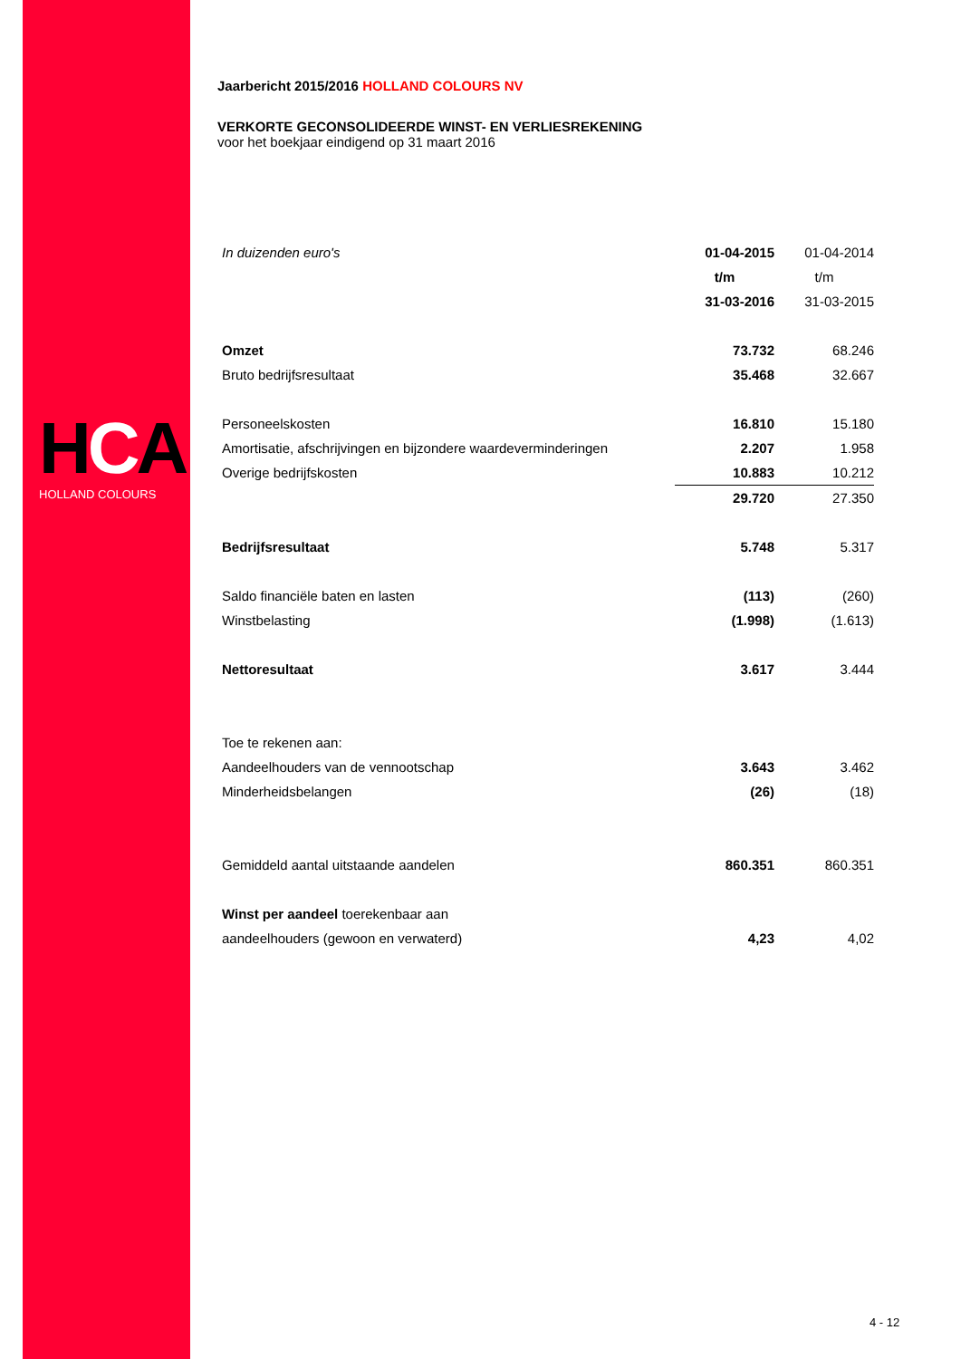HCA
HOLLAND COLOURS
Jaarbericht 2015/2016 HOLLAND COLOURS NV
VERKORTE GECONSOLIDEERDE WINST- EN VERLIESREKENING
voor het boekjaar eindigend op 31 maart 2016
| In duizenden euro's | 01-04-2015 | 01-04-2014 |
| | t/m | t/m |
| | 31-03-2016 | 31-03-2015 |
| Omzet | 73.732 | 68.246 |
| Bruto bedrijfsresultaat | 35.468 | 32.667 |
| Personeelskosten | 16.810 | 15.180 |
| Amortisatie, afschrijvingen en bijzondere waardeverminderingen | 2.207 | 1.958 |
| Overige bedrijfskosten | 10.883 | 10.212 |
| | 29.720 | 27.350 |
| Bedrijfsresultaat | 5.748 | 5.317 |
| Saldo financiële baten en lasten | (113) | (260) |
| Winstbelasting | (1.998) | (1.613) |
| Nettoresultaat | 3.617 | 3.444 |
| Toe te rekenen aan: | | |
| Aandeelhouders van de vennootschap | 3.643 | 3.462 |
| Minderheidsbelangen | (26) | (18) |
| Gemiddeld aantal uitstaande aandelen | 860.351 | 860.351 |
| Winst per aandeel toerekenbaar aan | | |
| aandeelhouders (gewoon en verwaterd) | 4,23 | 4,02 |
4 - 12